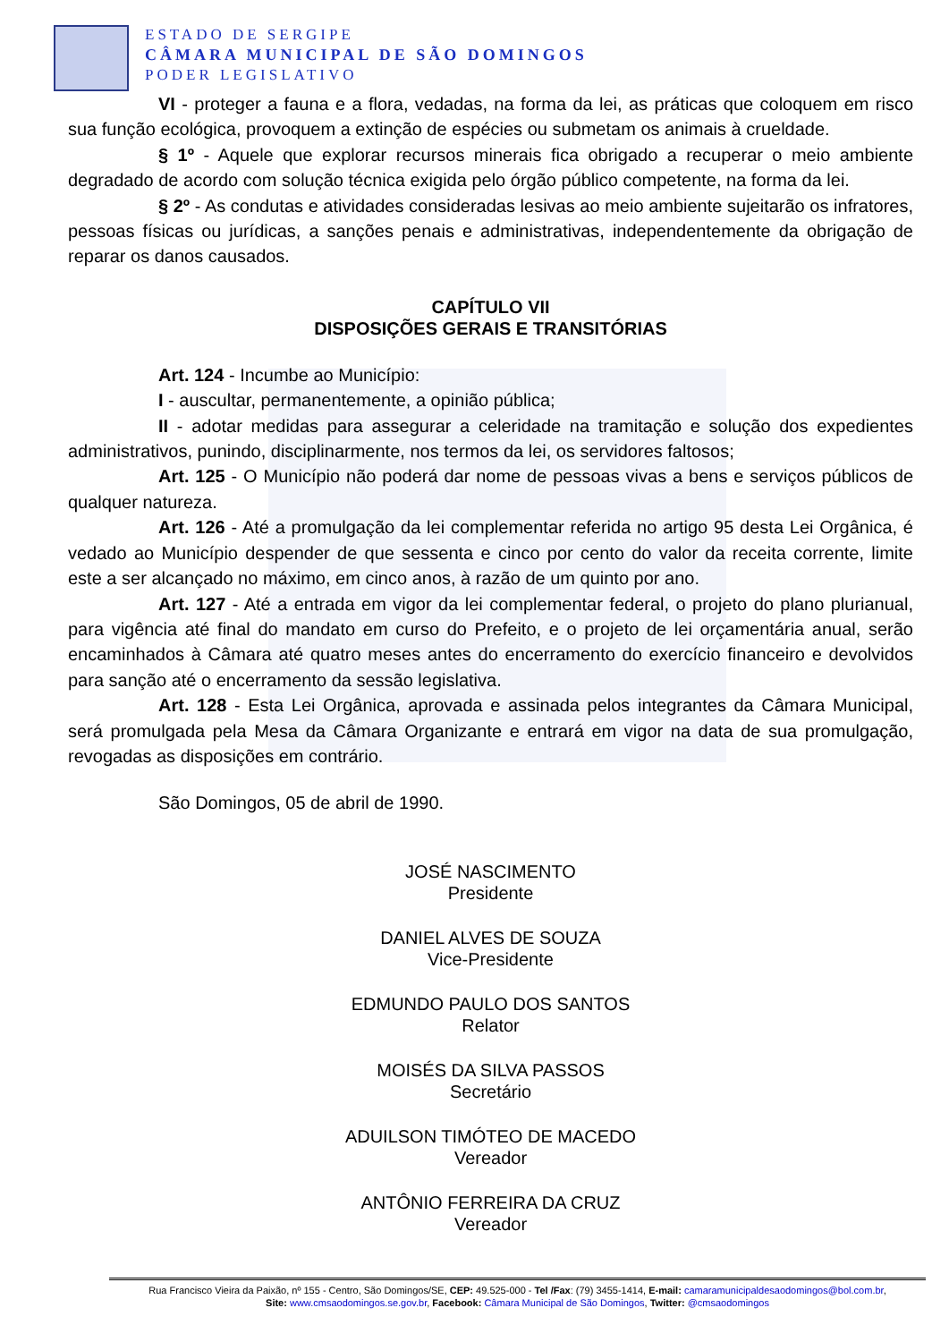ESTADO DE SERGIPE
CÂMARA MUNICIPAL DE SÃO DOMINGOS
PODER LEGISLATIVO
VI - proteger a fauna e a flora, vedadas, na forma da lei, as práticas que coloquem em risco sua função ecológica, provoquem a extinção de espécies ou submetam os animais à crueldade.
§ 1º - Aquele que explorar recursos minerais fica obrigado a recuperar o meio ambiente degradado de acordo com solução técnica exigida pelo órgão público competente, na forma da lei.
§ 2º - As condutas e atividades consideradas lesivas ao meio ambiente sujeitarão os infratores, pessoas físicas ou jurídicas, a sanções penais e administrativas, independentemente da obrigação de reparar os danos causados.
CAPÍTULO VII
DISPOSIÇÕES GERAIS E TRANSITÓRIAS
Art. 124 - Incumbe ao Município:
I - auscultar, permanentemente, a opinião pública;
II - adotar medidas para assegurar a celeridade na tramitação e solução dos expedientes administrativos, punindo, disciplinarmente, nos termos da lei, os servidores faltosos;
Art. 125 - O Município não poderá dar nome de pessoas vivas a bens e serviços públicos de qualquer natureza.
Art. 126 - Até a promulgação da lei complementar referida no artigo 95 desta Lei Orgânica, é vedado ao Município despender de que sessenta e cinco por cento do valor da receita corrente, limite este a ser alcançado no máximo, em cinco anos, à razão de um quinto por ano.
Art. 127 - Até a entrada em vigor da lei complementar federal, o projeto do plano plurianual, para vigência até final do mandato em curso do Prefeito, e o projeto de lei orçamentária anual, serão encaminhados à Câmara até quatro meses antes do encerramento do exercício financeiro e devolvidos para sanção até o encerramento da sessão legislativa.
Art. 128 - Esta Lei Orgânica, aprovada e assinada pelos integrantes da Câmara Municipal, será promulgada pela Mesa da Câmara Organizante e entrará em vigor na data de sua promulgação, revogadas as disposições em contrário.
São Domingos, 05 de abril de 1990.
JOSÉ NASCIMENTO
Presidente
DANIEL ALVES DE SOUZA
Vice-Presidente
EDMUNDO PAULO DOS SANTOS
Relator
MOISÉS DA SILVA PASSOS
Secretário
ADUILSON TIMÓTEO DE MACEDO
Vereador
ANTÔNIO FERREIRA DA CRUZ
Vereador
Rua Francisco Vieira da Paixão, nº 155 - Centro, São Domingos/SE, CEP: 49.525-000 - Tel /Fax: (79) 3455-1414, E-mail: camaramunicipaldesaodomingos@bol.com.br,
Site: www.cmsaodomingos.se.gov.br, Facebook: Câmara Municipal de São Domingos, Twitter: @cmsaodomingos